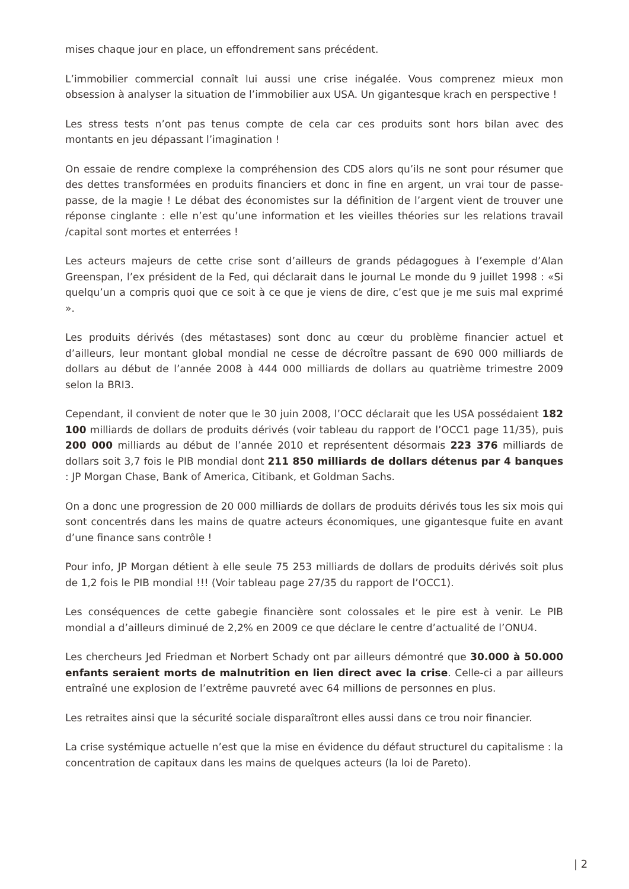mises chaque jour en place, un effondrement sans précédent.
L’immobilier commercial connaît lui aussi une crise inégalée. Vous comprenez mieux mon obsession à analyser la situation de l’immobilier aux USA. Un gigantesque krach en perspective !
Les stress tests n’ont pas tenus compte de cela car ces produits sont hors bilan avec des montants en jeu dépassant l’imagination !
On essaie de rendre complexe la compréhension des CDS alors qu’ils ne sont pour résumer que des dettes transformées en produits financiers et donc in fine en argent, un vrai tour de passe-passe, de la magie ! Le débat des économistes sur la définition de l’argent vient de trouver une réponse cinglante : elle n’est qu’une information et les vieilles théories sur les relations travail /capital sont mortes et enterrées !
Les acteurs majeurs de cette crise sont d’ailleurs de grands pédagogues à l’exemple d’Alan Greenspan, l’ex président de la Fed, qui déclarait dans le journal Le monde du 9 juillet 1998 : «Si quelqu’un a compris quoi que ce soit à ce que je viens de dire, c’est que je me suis mal exprimé ».
Les produits dérivés (des métastases) sont donc au cœur du problème financier actuel et d’ailleurs, leur montant global mondial ne cesse de décroître passant de 690 000 milliards de dollars au début de l’année 2008 à 444 000 milliards de dollars au quatrième trimestre 2009 selon la BRI3.
Cependant, il convient de noter que le 30 juin 2008, l’OCC déclarait que les USA possédaient 182 100 milliards de dollars de produits dérivés (voir tableau du rapport de l’OCC1 page 11/35), puis 200 000 milliards au début de l’année 2010 et représentent désormais 223 376 milliards de dollars soit 3,7 fois le PIB mondial dont 211 850 milliards de dollars détenus par 4 banques : JP Morgan Chase, Bank of America, Citibank, et Goldman Sachs.
On a donc une progression de 20 000 milliards de dollars de produits dérivés tous les six mois qui sont concentrés dans les mains de quatre acteurs économiques, une gigantesque fuite en avant d’une finance sans contrôle !
Pour info, JP Morgan détient à elle seule 75 253 milliards de dollars de produits dérivés soit plus de 1,2 fois le PIB mondial !!! (Voir tableau page 27/35 du rapport de l’OCC1).
Les conséquences de cette gabegie financière sont colossales et le pire est à venir. Le PIB mondial a d’ailleurs diminué de 2,2% en 2009 ce que déclare le centre d’actualité de l’ONU4.
Les chercheurs Jed Friedman et Norbert Schady ont par ailleurs démontré que 30.000 à 50.000 enfants seraient morts de malnutrition en lien direct avec la crise. Celle-ci a par ailleurs entraîné une explosion de l’extrême pauvreté avec 64 millions de personnes en plus.
Les retraites ainsi que la sécurité sociale disparaîtront elles aussi dans ce trou noir financier.
La crise systémique actuelle n’est que la mise en évidence du défaut structurel du capitalisme : la concentration de capitaux dans les mains de quelques acteurs (la loi de Pareto).
| 2